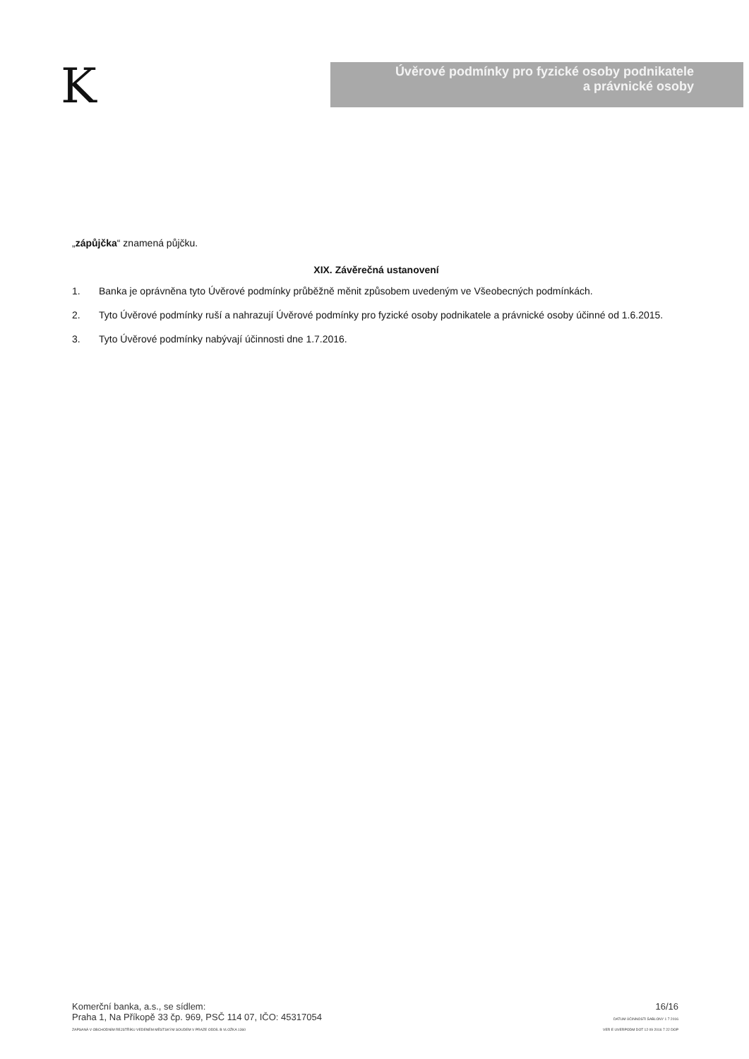K
Úvěrové podmínky pro fyzické osoby podnikatele
a právnické osoby
„zápůjčka“ znamená půjčku.
XIX. Závěrečná ustanovení
1. Banka je oprávněna tyto Úvěrové podmínky průběžně měnit způsobem uvedeným ve Všeobecných podmínkách.
2. Tyto Úvěrové podmínky ruší a nahrazují Úvěrové podmínky pro fyzické osoby podnikatele a právnické osoby účinné od 1.6.2015.
3. Tyto Úvěrové podmínky nabývají účinnosti dne 1.7.2016.
Komerční banka, a.s., se sídlem:
Praha 1, Na Příkopě 33 čp. 969, PSČ 114 07, IČO: 45317054
ZAPSANÁ V OBCHODNÍM REJSTŘÍKU VEDENÉM MĚSTSKÝM SOUDEM V PRAZE ODDÍL B VLOŽKA 1360
16/16
DATUM ÚČINNOSTI ŠABLONY 1 7 2016
VER E UVERPODM DOT 12 09 2016 7 22 DOP